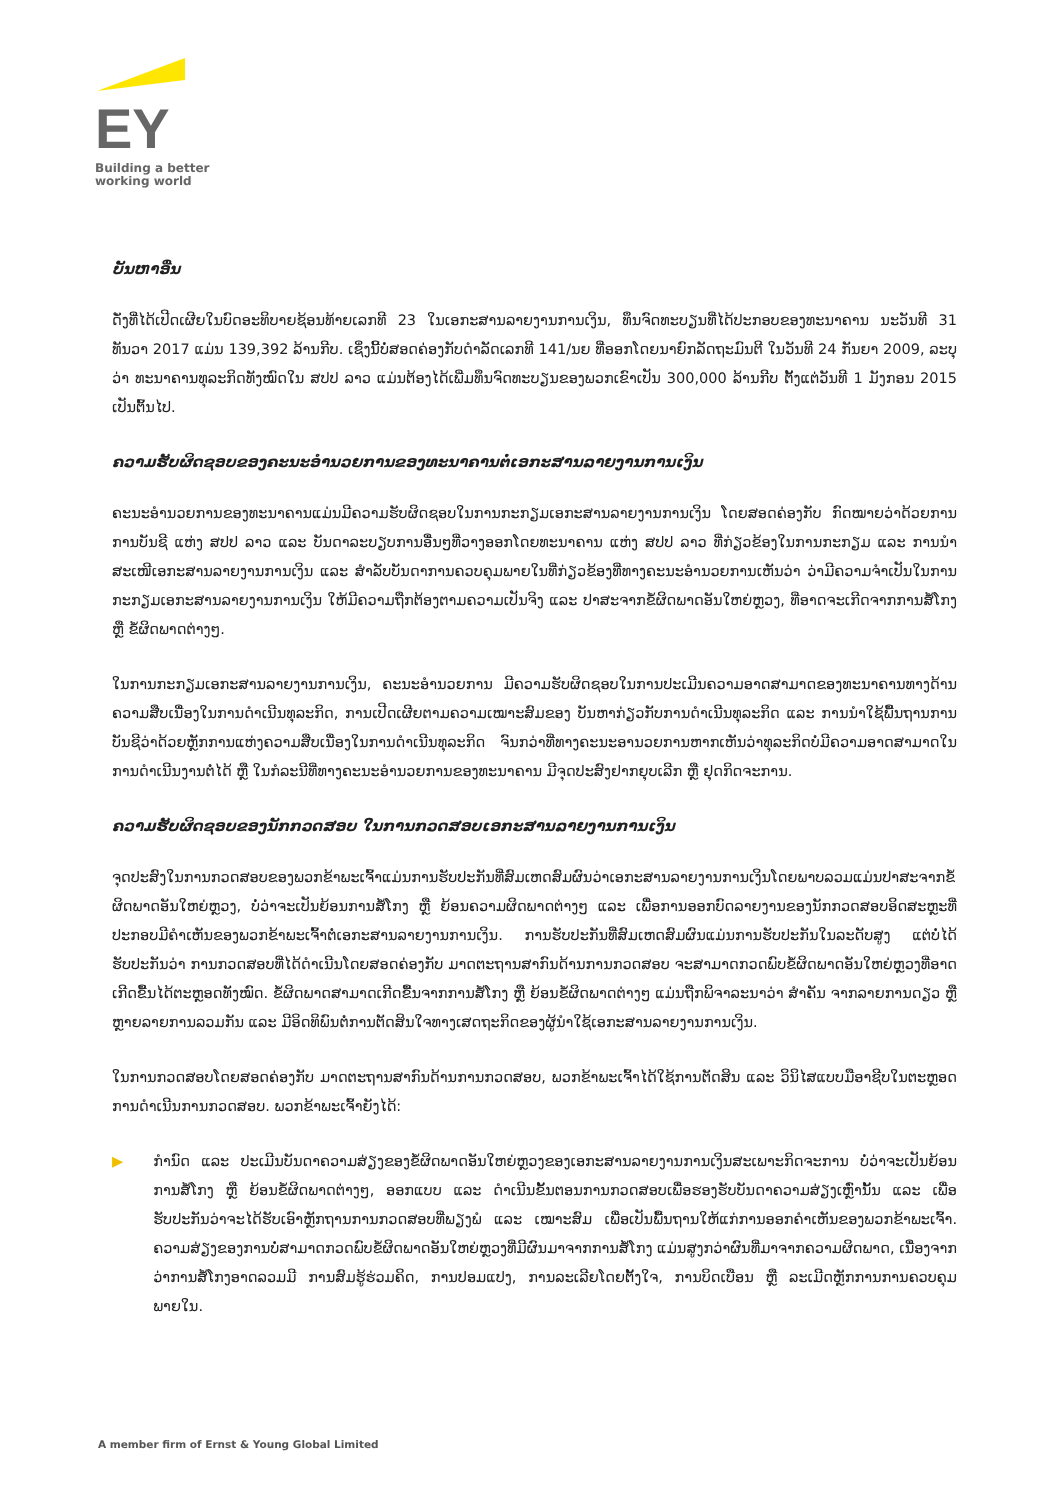EY
Building a better
working world
ບັນຫາອື່ນ
ດັ່ງທີ່ໄດ້ເປີດເຜີຍໃນບົດອະທິບາຍຊ້ອນທ້າຍເລກທີ 23 ໃນເອກະສານລາຍງານການເງິນ, ທຶນຈົດທະບຽນທີ່ໄດ້ປະກອບຂອງທະນາຄານ ນະວັນທີ 31 ທັນວາ 2017 ແມ່ນ 139,392 ລ້ານກີບ. ເຊິ່ງນີ້ບໍ່ສອດຄ່ອງກັບດຳລັດເລກທີ 141/ນຍ ທີ່ອອກໂດຍນາຍົກລັດຖະມົນຕີ ໃນວັນທີ 24 ກັນຍາ 2009, ລະບຸວ່າ ທະນາຄານທຸລະກິດທັງໝົດໃນ ສປປ ລາວ ແມ່ນຕ້ອງໄດ້ເພີ່ມທຶນຈົດທະບຽນຂອງພວກເຂົາເປັນ 300,000 ລ້ານກີບ ຕັ້ງແຕ່ວັນທີ 1 ມັງກອນ 2015 ເປັນຕົ້ນໄປ.
ຄວາມຮັບຜິດຊອບຂອງຄະນະອຳນວຍການຂອງທະນາຄານຕໍ່ເອກະສານລາຍງານການເງິນ
ຄະນະອຳນວຍການຂອງທະນາຄານແມ່ນມີຄວາມຮັບຜິດຊອບໃນການກະກຽມເອກະສານລາຍງານການເງິນ ໂດຍສອດຄ່ອງກັບ ກົດໝາຍວ່າດ້ວຍການການບັນຊີ ແຫ່ງ ສປປ ລາວ ແລະ ບັນດາລະບຽບການອື່ນໆທີ່ວາງອອກໂດຍທະນາຄານ ແຫ່ງ ສປປ ລາວ ທີ່ກ່ຽວຂ້ອງໃນການກະກຽມ ແລະ ການນຳສະເໜີເອກະສານລາຍງານການເງິນ ແລະ ສຳລັບບັນດາການຄວບຄຸມພາຍໃນທີ່ກ່ຽວຂ້ອງທີ່ທາງຄະນະອຳນວຍການເຫັນວ່າ ວ່າມີຄວາມຈຳເປັນໃນການກະກຽມເອກະສານລາຍງານການເງິນ ໃຫ້ມີຄວາມຖືກຕ້ອງຕາມຄວາມເປັນຈິງ ແລະ ປາສະຈາກຂໍ້ຜິດພາດອັນໃຫຍ່ຫຼວງ, ທີ່ອາດຈະເກີດຈາກການສໍ້ໂກງ ຫຼື ຂໍ້ຜິດພາດຕ່າງໆ.
ໃນການກະກຽມເອກະສານລາຍງານການເງິນ, ຄະນະອຳນວຍການ ມີຄວາມຮັບຜິດຊອບໃນການປະເມີນຄວາມອາດສາມາດຂອງທະນາຄານທາງດ້ານຄວາມສືບເນື່ອງໃນການດຳເນີນທຸລະກິດ, ການເປີດເຜີຍຕາມຄວາມເໝາະສົມຂອງ ບັນຫາກ່ຽວກັບການດຳເນີນທຸລະກິດ ແລະ ການນຳໃຊ້ພື້ນຖານການບັນຊີວ່າດ້ວຍຫຼັກການແຫ່ງຄວາມສືບເນື່ອງໃນການດຳເນີນທຸລະກິດ ຈົນກວ່າທີ່ທາງຄະນະອານວຍການຫາກເຫັນວ່າທຸລະກິດບໍ່ມີຄວາມອາດສາມາດໃນການດຳເນີນງານຕໍ່ໄດ້ ຫຼື ໃນກໍລະນີທີ່ທາງຄະນະອຳນວຍການຂອງທະນາຄານ ມີຈຸດປະສົງຢາກຍຸບເລີກ ຫຼື ຢຸດກິດຈະການ.
ຄວາມຮັບຜິດຊອບຂອງນັກກວດສອບ ໃນການກວດສອບເອກະສານລາຍງານການເງິນ
ຈຸດປະສົງໃນການກວດສອບຂອງພວກຂ້າພະເຈົ້າແມ່ນການຮັບປະກັນທີ່ສົມເຫດສົມຜົນວ່າເອກະສານລາຍງານການເງິນໂດຍພາບລວມແມ່ນປາສະຈາກຂໍ້ຜິດພາດອັນໃຫຍ່ຫຼວງ, ບໍ່ວ່າຈະເປັນຍ້ອນການສໍ້ໂກງ ຫຼື ຍ້ອນຄວາມຜິດພາດຕ່າງໆ ແລະ ເພື່ອການອອກບົດລາຍງານຂອງນັກກວດສອບອິດສະຫຼະທີ່ປະກອບມີຄຳເຫັນຂອງພວກຂ້າພະເຈົ້າຕໍ່ເອກະສານລາຍງານການເງິນ. ການຮັບປະກັນທີ່ສົມເຫດສົມຜົນແມ່ນການຮັບປະກັນໃນລະດັບສູງ ແຕ່ບໍ່ໄດ້ຮັບປະກັນວ່າ ການກວດສອບທີ່ໄດ້ດຳເນີນໂດຍສອດຄ່ອງກັບ ມາດຕະຖານສາກົນດ້ານການກວດສອບ ຈະສາມາດກວດພົບຂໍ້ຜິດພາດອັນໃຫຍ່ຫຼວງທີ່ອາດເກີດຂື້ນໄດ້ຕະຫຼອດທັງໝົດ. ຂໍ້ຜິດພາດສາມາດເກີດຂື້ນຈາກການສໍ້ໂກງ ຫຼື ຍ້ອນຂໍ້ຜິດພາດຕ່າງໆ ແມ່ນຖືກພິຈາລະນາວ່າ ສຳຄັນ ຈາກລາຍການດຽວ ຫຼື ຫຼາຍລາຍການລວມກັນ ແລະ ມີອິດທິພົນຕໍ່ການຕັດສິນໃຈທາງເສດຖະກິດຂອງຜູ້ນຳໃຊ້ເອກະສານລາຍງານການເງິນ.
ໃນການກວດສອບໂດຍສອດຄ່ອງກັບ ມາດຕະຖານສາກົນດ້ານການກວດສອບ, ພວກຂ້າພະເຈົ້າໄດ້ໃຊ້ການຕັດສິນ ແລະ ວິນິໄສແບບມືອາຊີບໃນຕະຫຼອດການດຳເນີນການກວດສອບ. ພວກຂ້າພະເຈົ້າຍັງໄດ້:
▶ ກຳນົດ ແລະ ປະເມີນບັນດາຄວາມສ່ຽງຂອງຂໍ້ຜິດພາດອັນໃຫຍ່ຫຼວງຂອງເອກະສານລາຍງານການເງິນສະເພາະກິດຈະການ ບໍ່ວ່າຈະເປັນຍ້ອນການສໍ້ໂກງ ຫຼື ຍ້ອນຂໍ້ຜິດພາດຕ່າງໆ, ອອກແບບ ແລະ ດຳເນີນຂັ້ນຕອນການກວດສອບເພື່ອຮອງຮັບບັນດາຄວາມສ່ຽງເຫຼົ່ານັ້ນ ແລະ ເພື່ອຮັບປະກັນວ່າຈະໄດ້ຮັບເອົາຫຼັກຖານການກວດສອບທີ່ພຽງພໍ ແລະ ເໝາະສົມ ເພື່ອເປັນພື້ນຖານໃຫ້ແກ່ການອອກຄຳເຫັນຂອງພວກຂ້າພະເຈົ້າ. ຄວາມສ່ຽງຂອງການບໍ່ສາມາດກວດພົບຂໍ້ຜິດພາດອັນໃຫຍ່ຫຼວງທີ່ມີຜົນມາຈາກການສໍ້ໂກງ ແມ່ນສູງກວ່າຜົນທີ່ມາຈາກຄວາມຜິດພາດ, ເນື່ອງຈາກວ່າການສໍ້ໂກງອາດລວມມີ ການສົມຮູ້ຮ່ວມຄິດ, ການປອມແປງ, ການລະເລີຍໂດຍຕັ້ງໃຈ, ການບິດເບືອນ ຫຼື ລະເມີດຫຼັກການການຄວບຄຸມພາຍໃນ.
A member firm of Ernst & Young Global Limited